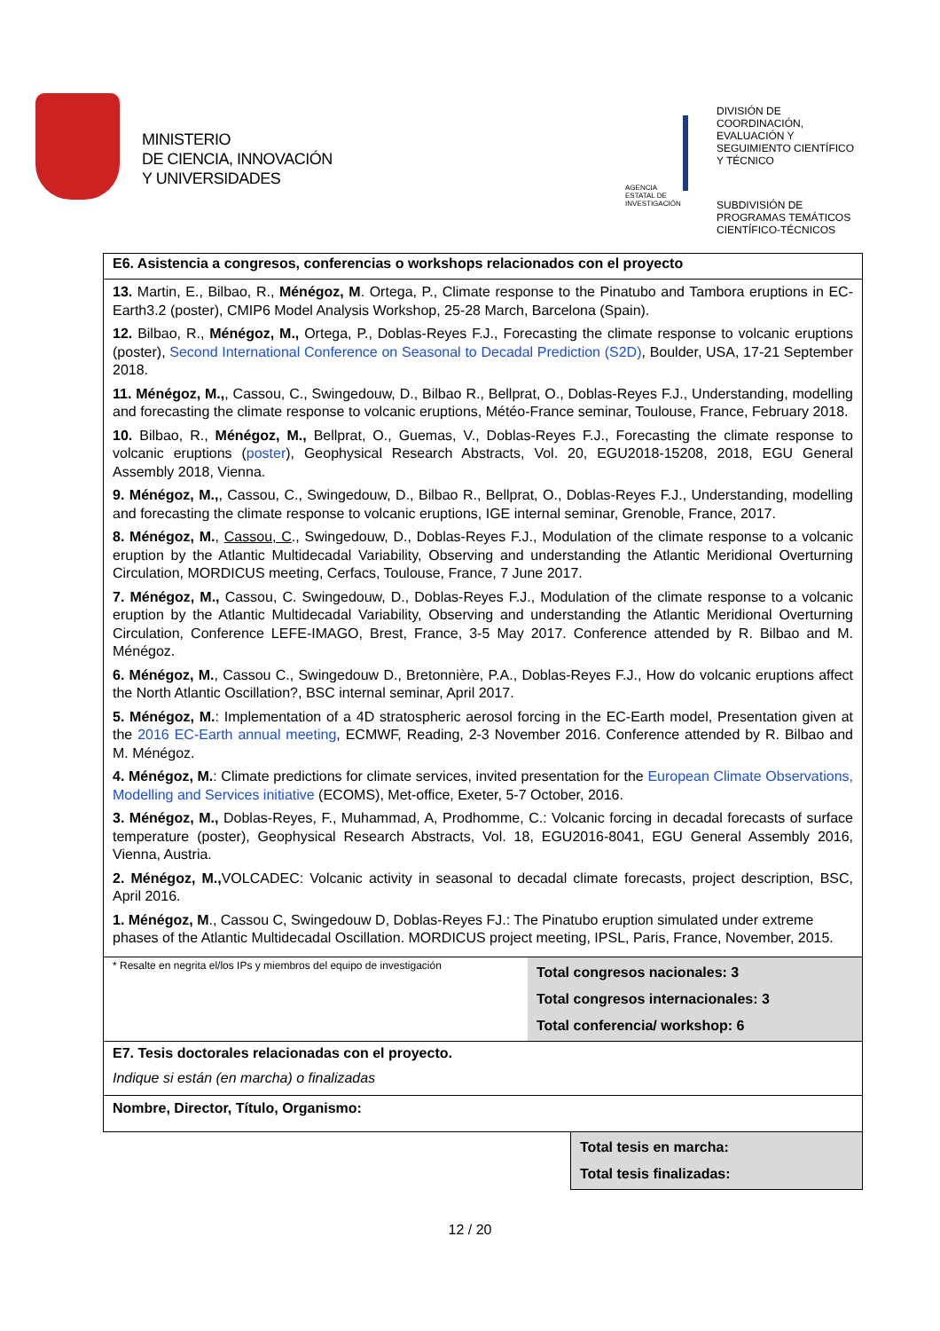MINISTERIO
DE CIENCIA, INNOVACIÓN
Y UNIVERSIDADES
AGENCIA
ESTATAL DE
INVESTIGACIÓN
DIVISIÓN DE
COORDINACIÓN,
EVALUACIÓN Y
SEGUIMIENTO CIENTÍFICO
Y TÉCNICO
SUBDIVISIÓN DE
PROGRAMAS TEMÁTICOS
CIENTÍFICO-TÉCNICOS
E6. Asistencia a congresos, conferencias o workshops relacionados con el proyecto
13. Martin, E., Bilbao, R., Ménégoz, M. Ortega, P., Climate response to the Pinatubo and Tambora eruptions in EC-Earth3.2 (poster), CMIP6 Model Analysis Workshop, 25-28 March, Barcelona (Spain).
12. Bilbao, R., Ménégoz, M., Ortega, P., Doblas-Reyes F.J., Forecasting the climate response to volcanic eruptions (poster), Second International Conference on Seasonal to Decadal Prediction (S2D), Boulder, USA, 17-21 September 2018.
11. Ménégoz, M.,, Cassou, C., Swingedouw, D., Bilbao R., Bellprat, O., Doblas-Reyes F.J., Understanding, modelling and forecasting the climate response to volcanic eruptions, Météo-France seminar, Toulouse, France, February 2018.
10. Bilbao, R., Ménégoz, M., Bellprat, O., Guemas, V., Doblas-Reyes F.J., Forecasting the climate response to volcanic eruptions (poster), Geophysical Research Abstracts, Vol. 20, EGU2018-15208, 2018, EGU General Assembly 2018, Vienna.
9. Ménégoz, M.,, Cassou, C., Swingedouw, D., Bilbao R., Bellprat, O., Doblas-Reyes F.J., Understanding, modelling and forecasting the climate response to volcanic eruptions, IGE internal seminar, Grenoble, France, 2017.
8. Ménégoz, M., Cassou, C., Swingedouw, D., Doblas-Reyes F.J., Modulation of the climate response to a volcanic eruption by the Atlantic Multidecadal Variability, Observing and understanding the Atlantic Meridional Overturning Circulation, MORDICUS meeting, Cerfacs, Toulouse, France, 7 June 2017.
7. Ménégoz, M., Cassou, C. Swingedouw, D., Doblas-Reyes F.J., Modulation of the climate response to a volcanic eruption by the Atlantic Multidecadal Variability, Observing and understanding the Atlantic Meridional Overturning Circulation, Conference LEFE-IMAGO, Brest, France, 3-5 May 2017. Conference attended by R. Bilbao and M. Ménégoz.
6. Ménégoz, M., Cassou C., Swingedouw D., Bretonnière, P.A., Doblas-Reyes F.J., How do volcanic eruptions affect the North Atlantic Oscillation?, BSC internal seminar, April 2017.
5. Ménégoz, M.: Implementation of a 4D stratospheric aerosol forcing in the EC-Earth model, Presentation given at the 2016 EC-Earth annual meeting, ECMWF, Reading, 2-3 November 2016. Conference attended by R. Bilbao and M. Ménégoz.
4. Ménégoz, M.: Climate predictions for climate services, invited presentation for the European Climate Observations, Modelling and Services initiative (ECOMS), Met-office, Exeter, 5-7 October, 2016.
3. Ménégoz, M., Doblas-Reyes, F., Muhammad, A, Prodhomme, C.: Volcanic forcing in decadal forecasts of surface temperature (poster), Geophysical Research Abstracts, Vol. 18, EGU2016-8041, EGU General Assembly 2016, Vienna, Austria.
2. Ménégoz, M., VOLCADEC: Volcanic activity in seasonal to decadal climate forecasts, project description, BSC, April 2016.
1. Ménégoz, M., Cassou C, Swingedouw D, Doblas-Reyes FJ.: The Pinatubo eruption simulated under extreme phases of the Atlantic Multidecadal Oscillation. MORDICUS project meeting, IPSL, Paris, France, November, 2015.
* Resalte en negrita el/los IPs y miembros del equipo de investigación
Total congresos nacionales: 3
Total congresos internacionales: 3
Total conferencia/ workshop: 6
E7. Tesis doctorales relacionadas con el proyecto.
Indique si están (en marcha) o finalizadas
Nombre, Director, Título, Organismo:
Total tesis en marcha:
Total tesis finalizadas:
12 / 20